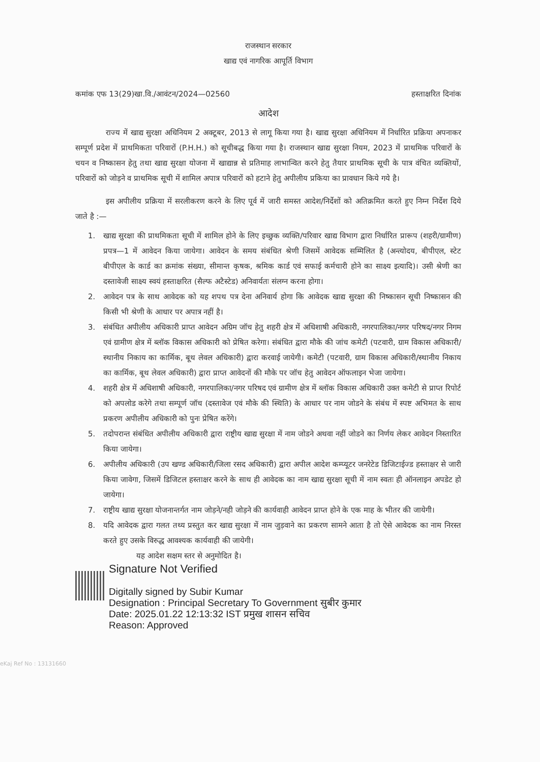राजस्थान सरकार
खाद्य एवं नागरिक आपूर्ति विभाग
कमांक एफ 13(29)खा.वि./आवंटन/2024—02560 हस्ताक्षरित दिनांक
आदेश
राज्य में खाद्य सुरक्षा अधिनियम 2 अक्टूबर, 2013 से लागू किया गया है। खाद्य सुरक्षा अधिनियम में निर्धारित प्रक्रिया अपनाकर सम्पूर्ण प्रदेश में प्राथमिकता परिवारों (P.H.H.) को सूचीबद्ध किया गया है। राजस्थान खाद्य सुरक्षा नियम, 2023 में प्राथमिक परिवारों के चयन व निष्कासन हेतु तथा खाद्य सुरक्षा योजना में खाद्यान्न से प्रतिमाह लाभान्वित करने हेतु तैयार प्राथमिक सूची के पात्र वंचित व्यक्तियों, परिवारों को जोड़ने व प्राथमिक सूची में शामिल अपात्र परिवारों को हटाने हेतु अपीलीय प्रकिया का प्रावधान किये गये है।
इस अपीलीय प्रक्रिया में सरलीकरण करने के लिए पूर्व में जारी समस्त आदेश/निर्देशों को अतिक्रमित करते हुए निम्न निर्देश दिये जाते है :—
1. खाद्य सुरक्षा की प्राथमिकता सूची में शामिल होने के लिए इच्छुक व्यक्ति/परिवार खाद्य विभाग द्वारा निर्धारित प्रारूप (शहरी/ग्रामीण) प्रपत्र—1 में आवेदन किया जायेगा। आवेदन के समय संबंधित श्रेणी जिसमें आवेदक सम्मिलित है (अन्त्योदय, बीपीएल, स्टेट बीपीएल के कार्ड का क्रमांक संख्या, सीमान्त कृषक, श्रमिक कार्ड एवं सफाई कर्मचारी होने का साक्ष्य इत्यादि)। उसी श्रेणी का दस्तावेजी साक्ष्य स्वयं हस्ताक्षरित (सैल्फ अटैस्टेड) अनिवार्यतः संलग्न करना होगा।
2. आवेदन पत्र के साथ आवेदक को यह शपथ पत्र देना अनिवार्य होगा कि आवेदक खाद्य सुरक्षा की निष्कासन सूची निष्कासन की किसी भी श्रेणी के आधार पर अपात्र नहीं है।
3. संबंधित अपीलीय अधिकारी प्राप्त आवेदन अग्रिम जॉच हेतु शहरी क्षेत्र में अधिशाषी अधिकारी, नगरपालिका/नगर परिषद/नगर निगम एवं ग्रामीण क्षेत्र में ब्लॉक विकास अधिकारी को प्रेषित करेगा। संबंधित द्वारा मौके की जांच कमेटी (पटवारी, ग्राम विकास अधिकारी/स्थानीय निकाय का कार्मिक, बूथ लेवल अधिकारी) द्वारा करवाई जायेगी। कमेटी (पटवारी, ग्राम विकास अधिकारी/स्थानीय निकाय का कार्मिक, बूथ लेवल अधिकारी) द्वारा प्राप्त आवेदनों की मौके पर जॉच हेतु आवेदन ऑफलाइन भेजा जायेगा।
4. शहरी क्षेत्र में अधिशाषी अधिकारी, नगरपालिका/नगर परिषद एवं ग्रामीण क्षेत्र में ब्लॉक विकास अधिकारी उक्त कमेटी से प्राप्त रिपोर्ट को अपलोड करेगे तथा सम्पूर्ण जॉच (दस्तावेज एवं मौके की स्थिति) के आधार पर नाम जोडने के संबंध में स्पष्ट अभिमत के साथ प्रकरण अपीलीय अधिकारी को पुनः प्रेषित करेंगे।
5. तदोपरान्त संबंधित अपीलीय अधिकारी द्वारा राष्ट्रीय खाद्य सुरक्षा में नाम जोडने अथवा नहीं जोडने का निर्णय लेकर आवेदन निस्तारित किया जायेगा।
6. अपीलीय अधिकारी (उप खण्ड अधिकारी/जिला रसद अधिकारी) द्वारा अपील आदेश कम्प्यूटर जनरेटेड डिजिटाईज्ड हस्ताक्षर से जारी किया जावेगा, जिसमें डिजिटल हस्ताक्षर करने के साथ ही आवेदक का नाम खाद्य सुरक्षा सूची में नाम स्वतः ही ऑनलाइन अपडेट हो जायेगा।
7. राष्ट्रीय खाद्य सुरक्षा योजनान्तर्गत नाम जोड़ने/नही जोड़ने की कार्यवाही आवेदन प्राप्त होने के एक माह के भीतर की जायेगी।
8. यदि आवेदक द्वारा गलत तथ्य प्रस्तुत कर खाद्य सुरक्षा में नाम जुड़वाने का प्रकरण सामने आता है तो ऐसे आवेदक का नाम निरस्त करते हुए उसके विरुद्ध आवश्यक कार्यवाही की जायेगी।
यह आदेश सक्षम स्तर से अनुमोदित है।
Signature Not Verified
Digitally signed by Subir Kumar
Designation : Principal Secretary To Government सुबीर कुमार
Date: 2025.01.22 12:13:32 IST प्रमुख शासन सचिव
Reason: Approved
eKaj Ref No : 13131660